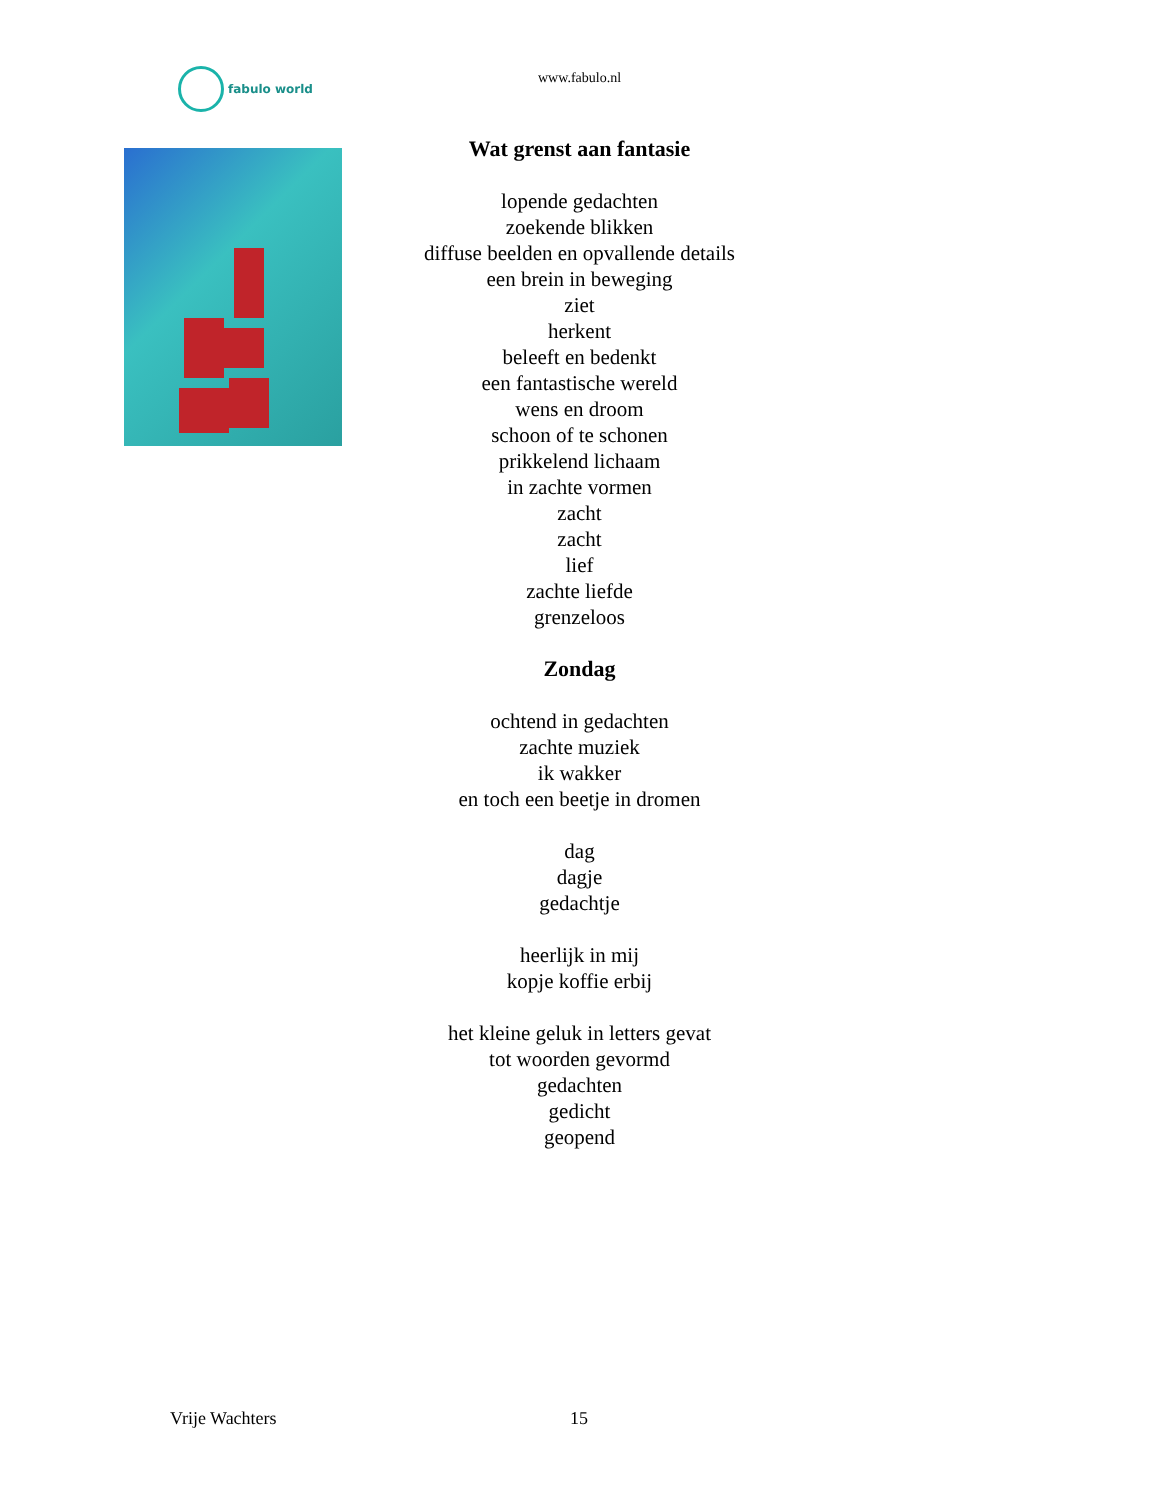fabulo world
www.fabulo.nl
Wat grenst aan fantasie
lopende gedachten
zoekende blikken
diffuse beelden en opvallende details
een brein in beweging
ziet
herkent
beleeft en bedenkt
een fantastische wereld
wens en droom
schoon of te schonen
prikkelend lichaam
in zachte vormen
zacht
zacht
lief
zachte liefde
grenzeloos
Zondag
ochtend in gedachten
zachte muziek
ik wakker
en toch een beetje in dromen
dag
dagje
gedachtje
heerlijk in mij
kopje koffie erbij
het kleine geluk in letters gevat
tot woorden gevormd
gedachten
gedicht
geopend
Vrije Wachters 15